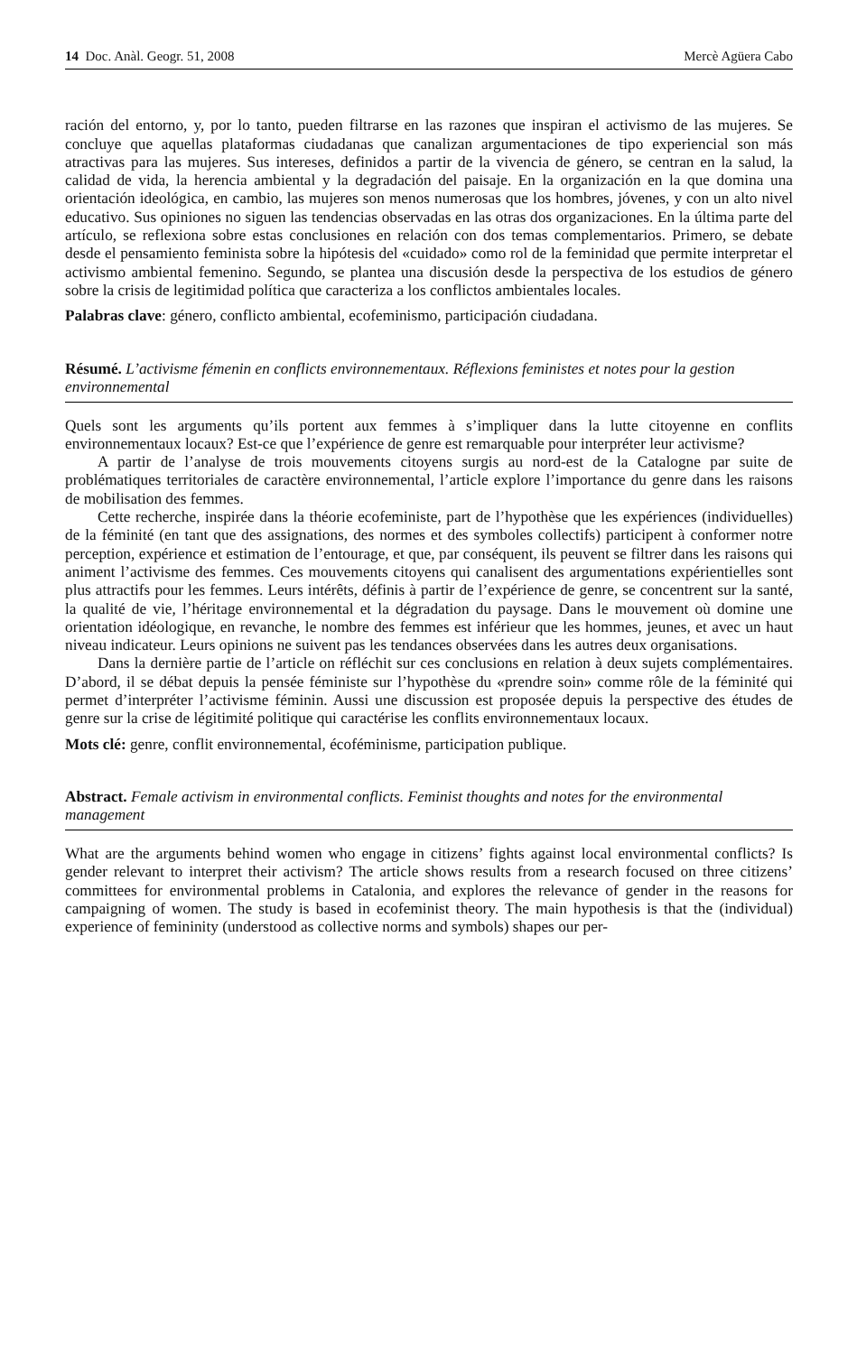14 Doc. Anàl. Geogr. 51, 2008 Mercè Agüera Cabo
ración del entorno, y, por lo tanto, pueden filtrarse en las razones que inspiran el activismo de las mujeres. Se concluye que aquellas plataformas ciudadanas que canalizan argumentaciones de tipo experiencial son más atractivas para las mujeres. Sus intereses, definidos a partir de la vivencia de género, se centran en la salud, la calidad de vida, la herencia ambiental y la degradación del paisaje. En la organización en la que domina una orientación ideológica, en cambio, las mujeres son menos numerosas que los hombres, jóvenes, y con un alto nivel educativo. Sus opiniones no siguen las tendencias observadas en las otras dos organizaciones. En la última parte del artículo, se reflexiona sobre estas conclusiones en relación con dos temas complementarios. Primero, se debate desde el pensamiento feminista sobre la hipótesis del «cuidado» como rol de la feminidad que permite interpretar el activismo ambiental femenino. Segundo, se plantea una discusión desde la perspectiva de los estudios de género sobre la crisis de legitimidad política que caracteriza a los conflictos ambientales locales.
Palabras clave: género, conflicto ambiental, ecofeminismo, participación ciudadana.
Résumé. L’activisme fémenin en conflicts environnementaux. Réflexions feministes et notes pour la gestion environnemental
Quels sont les arguments qu’ils portent aux femmes à s’impliquer dans la lutte citoyenne en conflits environnementaux locaux? Est-ce que l’expérience de genre est remarquable pour interpréter leur activisme?
A partir de l’analyse de trois mouvements citoyens surgis au nord-est de la Catalogne par suite de problématiques territoriales de caractère environnemental, l’article explore l’importance du genre dans les raisons de mobilisation des femmes.
Cette recherche, inspirée dans la théorie ecofeministe, part de l’hypothèse que les expériences (individuelles) de la féminité (en tant que des assignations, des normes et des symboles collectifs) participent à conformer notre perception, expérience et estimation de l’entourage, et que, par conséquent, ils peuvent se filtrer dans les raisons qui animent l’activisme des femmes. Ces mouvements citoyens qui canalisent des argumentations expérientielles sont plus attractifs pour les femmes. Leurs intérêts, définis à partir de l’expérience de genre, se concentrent sur la santé, la qualité de vie, l’héritage environnemental et la dégradation du paysage. Dans le mouvement où domine une orientation idéologique, en revanche, le nombre des femmes est inférieur que les hommes, jeunes, et avec un haut niveau indicateur. Leurs opinions ne suivent pas les tendances observées dans les autres deux organisations.
Dans la dernière partie de l’article on réfléchit sur ces conclusions en relation à deux sujets complémentaires. D’abord, il se débat depuis la pensée féministe sur l’hypothèse du «prendre soin» comme rôle de la féminité qui permet d’interpréter l’activisme féminin. Aussi une discussion est proposée depuis la perspective des études de genre sur la crise de légitimité politique qui caractérise les conflits environnementaux locaux.
Mots clé: genre, conflit environnemental, écoféminisme, participation publique.
Abstract. Female activism in environmental conflicts. Feminist thoughts and notes for the environmental management
What are the arguments behind women who engage in citizens’ fights against local environmental conflicts? Is gender relevant to interpret their activism? The article shows results from a research focused on three citizens’ committees for environmental problems in Catalonia, and explores the relevance of gender in the reasons for campaigning of women. The study is based in ecofeminist theory. The main hypothesis is that the (individual) experience of femininity (understood as collective norms and symbols) shapes our per-